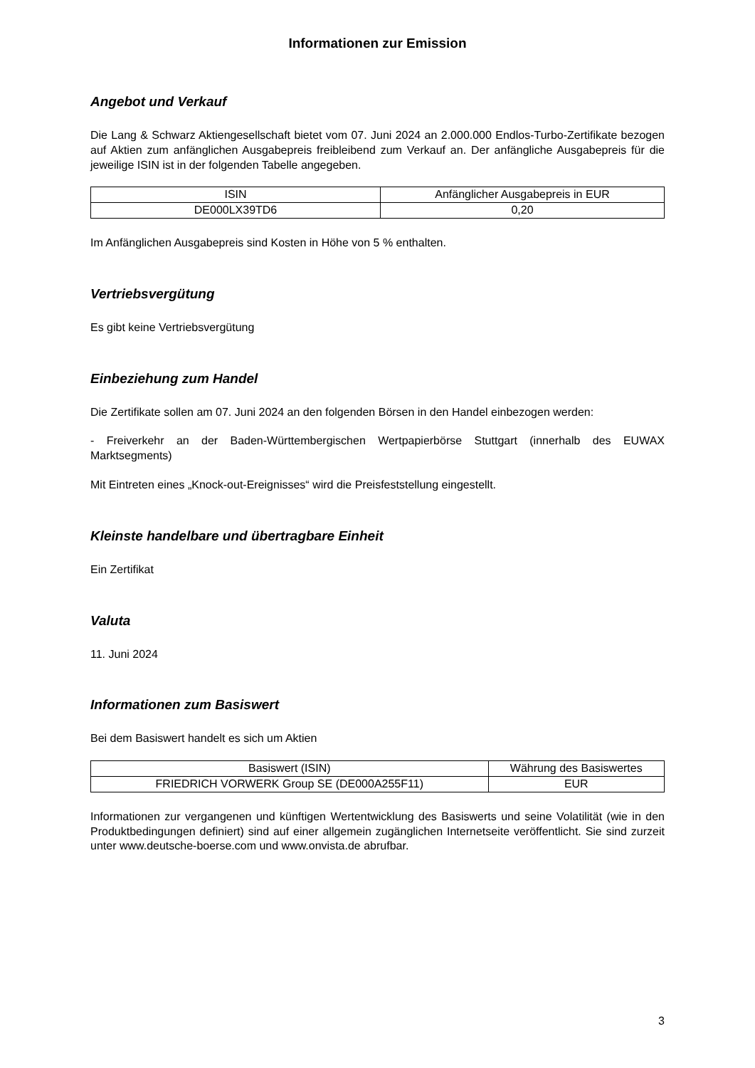Informationen zur Emission
Angebot und Verkauf
Die Lang & Schwarz Aktiengesellschaft bietet vom 07. Juni 2024 an 2.000.000 Endlos-Turbo-Zertifikate bezogen auf Aktien zum anfänglichen Ausgabepreis freibleibend zum Verkauf an. Der anfängliche Ausgabepreis für die jeweilige ISIN ist in der folgenden Tabelle angegeben.
| ISIN | Anfänglicher Ausgabepreis in EUR |
| --- | --- |
| DE000LX39TD6 | 0,20 |
Im Anfänglichen Ausgabepreis sind Kosten in Höhe von 5 % enthalten.
Vertriebsvergütung
Es gibt keine Vertriebsvergütung
Einbeziehung zum Handel
Die Zertifikate sollen am 07. Juni 2024 an den folgenden Börsen in den Handel einbezogen werden:
- Freiverkehr an der Baden-Württembergischen Wertpapierbörse Stuttgart (innerhalb des EUWAX Marktsegments)
Mit Eintreten eines „Knock-out-Ereignisses“ wird die Preisfeststellung eingestellt.
Kleinste handelbare und übertragbare Einheit
Ein Zertifikat
Valuta
11. Juni 2024
Informationen zum Basiswert
Bei dem Basiswert handelt es sich um Aktien
| Basiswert (ISIN) | Währung des Basiswertes |
| --- | --- |
| FRIEDRICH VORWERK Group SE (DE000A255F11) | EUR |
Informationen zur vergangenen und künftigen Wertentwicklung des Basiswerts und seine Volatilität (wie in den Produktbedingungen definiert) sind auf einer allgemein zugänglichen Internetseite veröffentlicht. Sie sind zurzeit unter www.deutsche-boerse.com und www.onvista.de abrufbar.
3